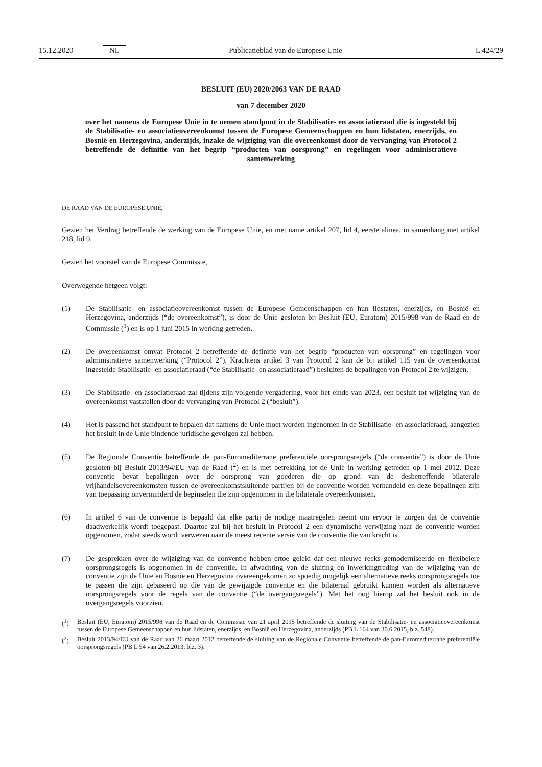15.12.2020 NL Publicatieblad van de Europese Unie L 424/29
BESLUIT (EU) 2020/2063 VAN DE RAAD
van 7 december 2020
over het namens de Europese Unie in te nemen standpunt in de Stabilisatie- en associatieraad die is ingesteld bij de Stabilisatie- en associatieovereenkomst tussen de Europese Gemeenschappen en hun lidstaten, enerzijds, en Bosnië en Herzegovina, anderzijds, inzake de wijziging van die overeenkomst door de vervanging van Protocol 2 betreffende de definitie van het begrip “producten van oorsprong” en regelingen voor administratieve samenwerking
DE RAAD VAN DE EUROPESE UNIE,
Gezien het Verdrag betreffende de werking van de Europese Unie, en met name artikel 207, lid 4, eerste alinea, in samenhang met artikel 218, lid 9,
Gezien het voorstel van de Europese Commissie,
Overwegende hetgeen volgt:
(1) De Stabilisatie- en associatieovereenkomst tussen de Europese Gemeenschappen en hun lidstaten, enerzijds, en Bosnië en Herzegovina, anderzijds (“de overeenkomst”), is door de Unie gesloten bij Besluit (EU, Euratom) 2015/998 van de Raad en de Commissie (<sup>1</sup>) en is op 1 juni 2015 in werking getreden.
(2) De overeenkomst omvat Protocol 2 betreffende de definitie van het begrip “producten van oorsprong” en regelingen voor administratieve samenwerking (“Protocol 2”). Krachtens artikel 3 van Protocol 2 kan de bij artikel 115 van de overeenkomst ingestelde Stabilisatie- en associatieraad (“de Stabilisatie- en associatieraad”) besluiten de bepalingen van Protocol 2 te wijzigen.
(3) De Stabilisatie- en associatieraad zal tijdens zijn volgende vergadering, voor het einde van 2023, een besluit tot wijziging van de overeenkomst vaststellen door de vervanging van Protocol 2 (“besluit”).
(4) Het is passend het standpunt te bepalen dat namens de Unie moet worden ingenomen in de Stabilisatie- en associatieraad, aangezien het besluit in de Unie bindende juridische gevolgen zal hebben.
(5) De Regionale Conventie betreffende de pan-Euromediterrane preferentiële oorsprongsregels (“de conventie”) is door de Unie gesloten bij Besluit 2013/94/EU van de Raad (<sup>2</sup>) en is met betrekking tot de Unie in werking getreden op 1 mei 2012. Deze conventie bevat bepalingen over de oorsprong van goederen die op grond van de desbetreffende bilaterale vrijhandelsovereenkomsten tussen de overeenkomstsluitende partijen bij de conventie worden verhandeld en deze bepalingen zijn van toepassing onverminderd de beginselen die zijn opgenomen in die bilaterale overeenkomsten.
(6) In artikel 6 van de conventie is bepaald dat elke partij de nodige maatregelen neemt om ervoor te zorgen dat de conventie daadwerkelijk wordt toegepast. Daartoe zal bij het besluit in Protocol 2 een dynamische verwijzing naar de conventie worden opgenomen, zodat steeds wordt verwezen naar de meest recente versie van de conventie die van kracht is.
(7) De gesprekken over de wijziging van de conventie hebben ertoe geleid dat een nieuwe reeks gemoderniseerde en flexibelere oorsprongsregels is opgenomen in de conventie. In afwachting van de sluiting en inwerkingtreding van de wijziging van de conventie zijn de Unie en Bosnië en Herzegovina overeengekomen zo spoedig mogelijk een alternatieve reeks oorsprongsregels toe te passen die zijn gebaseerd op die van de gewijzigde conventie en die bilateraal gebruikt kunnen worden als alternatieve oorsprongsregels voor de regels van de conventie (“de overgangsregels”). Met het oog hierop zal het besluit ook in de overgangsregels voorzien.
(<sup>1</sup>) Besluit (EU, Euratom) 2015/998 van de Raad en de Commissie van 21 april 2015 betreffende de sluiting van de Stabilisatie- en associatieovereenkomst tussen de Europese Gemeenschappen en hun lidstaten, enerzijds, en Bosnië en Herzegovina, anderzijds (PB L 164 van 30.6.2015, blz. 548).
(<sup>2</sup>) Besluit 2013/94/EU van de Raad van 26 maart 2012 betreffende de sluiting van de Regionale Conventie betreffende de pan-Euromediterrane preferentiële oorsprongsregels (PB L 54 van 26.2.2013, blz. 3).